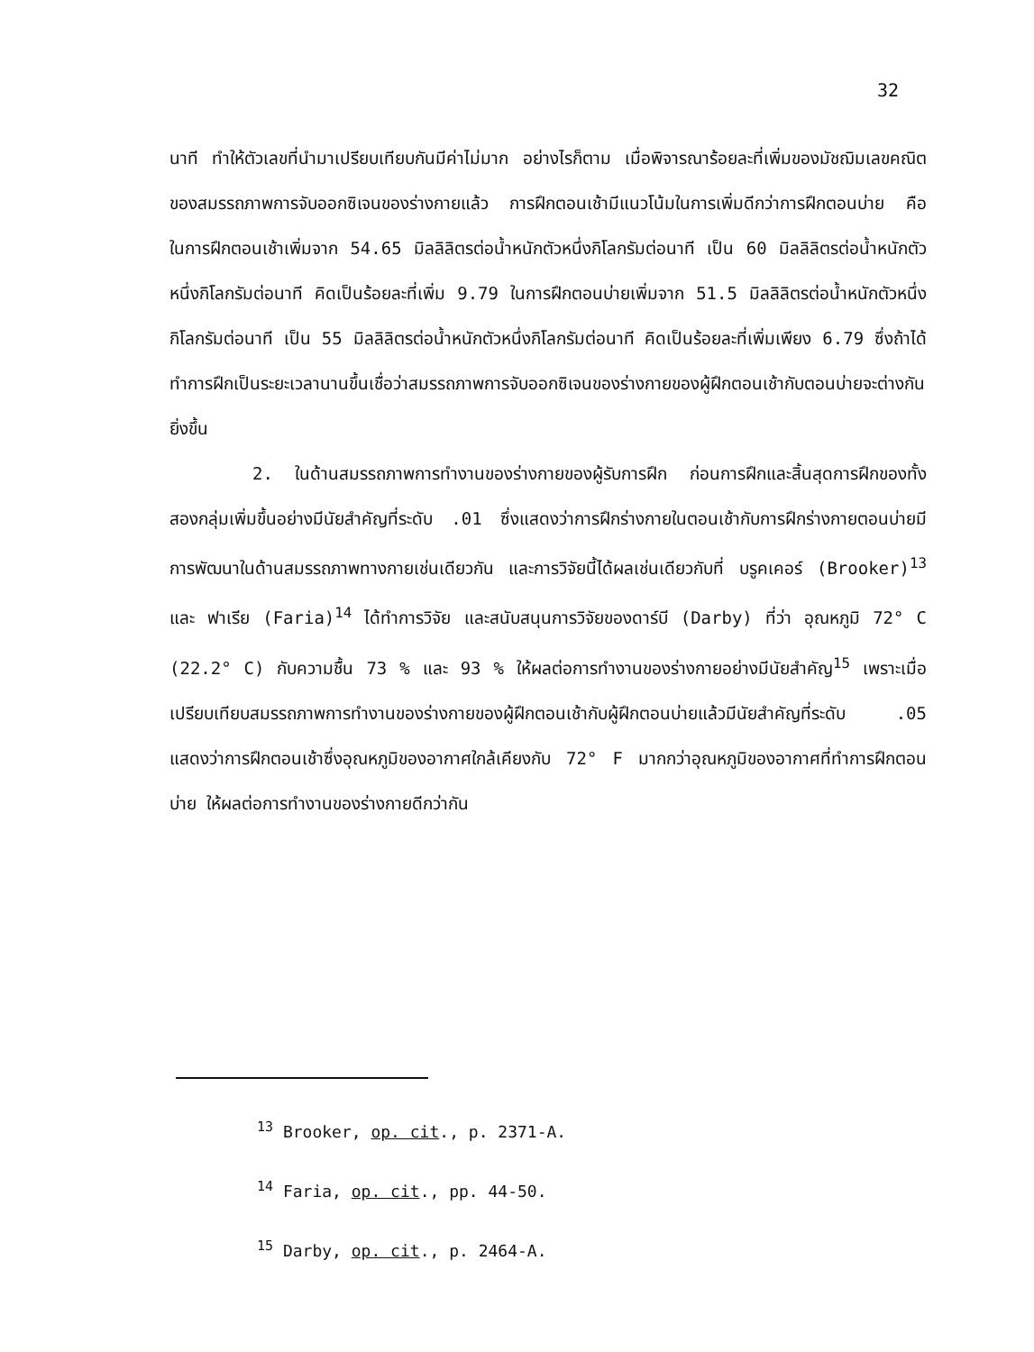32
นาที ทำให้ตัวเลขที่นำมาเปรียบเทียบกันมีค่าไม่มาก อย่างไรก็ตาม เมื่อพิจารณาร้อยละที่เพิ่มของมัชฌิมเลขคณิตของสมรรถภาพการจับออกซิเจนของร่างกายแล้ว การฝึกตอนเช้ามีแนวโน้มในการเพิ่มดีกว่าการฝึกตอนบ่าย คือ ในการฝึกตอนเช้าเพิ่มจาก 54.65 มิลลิลิตรต่อน้ำหนักตัวหนึ่งกิโลกรัมต่อนาที เป็น 60 มิลลิลิตรต่อน้ำหนักตัวหนึ่งกิโลกรัมต่อนาที คิดเป็นร้อยละที่เพิ่ม 9.79 ในการฝึกตอนบ่ายเพิ่มจาก 51.5 มิลลิลิตรต่อน้ำหนักตัวหนึ่งกิโลกรัมต่อนาที เป็น 55 มิลลิลิตรต่อน้ำหนักตัวหนึ่งกิโลกรัมต่อนาที คิดเป็นร้อยละที่เพิ่มเพียง 6.79 ซึ่งถ้าได้ทำการฝึกเป็นระยะเวลานานขึ้นเชื่อว่าสมรรถภาพการจับออกซิเจนของร่างกายของผู้ฝึกตอนเช้ากับตอนบ่ายจะต่างกันยิ่งขึ้น
2. ในด้านสมรรถภาพการทำงานของร่างกายของผู้รับการฝึก ก่อนการฝึกและสิ้นสุดการฝึกของทั้งสองกลุ่มเพิ่มขึ้นอย่างมีนัยสำคัญที่ระดับ .01 ซึ่งแสดงว่าการฝึกร่างกายในตอนเช้ากับการฝึกร่างกายตอนบ่ายมีการพัฒนาในด้านสมรรถภาพทางกายเช่นเดียวกัน และการวิจัยนี้ได้ผลเช่นเดียวกับที่ บรูคเคอร์ (Brooker)<sup>13</sup> และ ฟาเรีย (Faria)<sup>14</sup> ได้ทำการวิจัย และสนับสนุนการวิจัยของดาร์บี (Darby) ที่ว่า อุณหภูมิ 72° C (22.2° C) กับความชื้น 73 % และ 93 % ให้ผลต่อการทำงานของร่างกายอย่างมีนัยสำคัญ<sup>15</sup> เพราะเมื่อเปรียบเทียบสมรรถภาพการทำงานของร่างกายของผู้ฝึกตอนเช้ากับผู้ฝึกตอนบ่ายแล้วมีนัยสำคัญที่ระดับ .05 แสดงว่าการฝึกตอนเช้าซึ่งอุณหภูมิของอากาศใกล้เคียงกับ 72° F มากกว่าอุณหภูมิของอากาศที่ทำการฝึกตอนบ่าย ให้ผลต่อการทำงานของร่างกายดีกว่ากัน
<sup>13</sup> Brooker, op. cit., p. 2371-A.
<sup>14</sup> Faria, op. cit., pp. 44-50.
<sup>15</sup> Darby, op. cit., p. 2464-A.